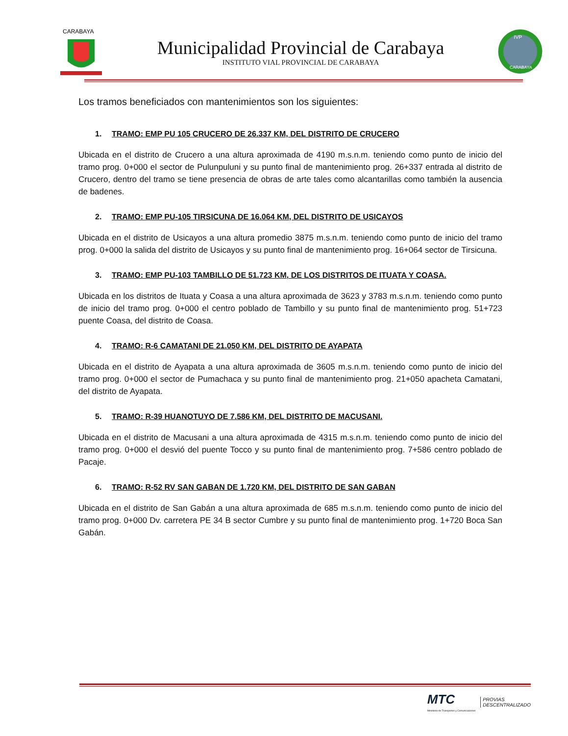CARABAYA
Municipalidad Provincial de Carabaya
INSTITUTO VIAL PROVINCIAL DE CARABAYA
IVP
CARABAYA
Los tramos beneficiados con mantenimientos son los siguientes:
1. TRAMO: EMP PU 105 CRUCERO DE 26.337 KM, DEL DISTRITO DE CRUCERO
Ubicada en el distrito de Crucero a una altura aproximada de 4190 m.s.n.m. teniendo como punto de inicio del tramo prog. 0+000 el sector de Pulunpuluni y su punto final de mantenimiento prog. 26+337 entrada al distrito de Crucero, dentro del tramo se tiene presencia de obras de arte tales como alcantarillas como también la ausencia de badenes.
2. TRAMO: EMP PU-105 TIRSICUNA DE 16.064 KM, DEL DISTRITO DE USICAYOS
Ubicada en el distrito de Usicayos a una altura promedio 3875 m.s.n.m. teniendo como punto de inicio del tramo prog. 0+000 la salida del distrito de Usicayos y su punto final de mantenimiento prog. 16+064 sector de Tirsicuna.
3. TRAMO: EMP PU-103 TAMBILLO DE 51.723 KM, DE LOS DISTRITOS DE ITUATA Y COASA.
Ubicada en los distritos de Ituata y Coasa a una altura aproximada de 3623 y 3783 m.s.n.m. teniendo como punto de inicio del tramo prog. 0+000 el centro poblado de Tambillo y su punto final de mantenimiento prog. 51+723 puente Coasa, del distrito de Coasa.
4. TRAMO: R-6 CAMATANI DE 21.050 KM, DEL DISTRITO DE AYAPATA
Ubicada en el distrito de Ayapata a una altura aproximada de 3605 m.s.n.m. teniendo como punto de inicio del tramo prog. 0+000 el sector de Pumachaca y su punto final de mantenimiento prog. 21+050 apacheta Camatani, del distrito de Ayapata.
5. TRAMO: R-39 HUANOTUYO DE 7.586 KM, DEL DISTRITO DE MACUSANI.
Ubicada en el distrito de Macusani a una altura aproximada de 4315 m.s.n.m. teniendo como punto de inicio del tramo prog. 0+000 el desvió del puente Tocco y su punto final de mantenimiento prog. 7+586 centro poblado de Pacaje.
6. TRAMO: R-52 RV SAN GABAN DE 1.720 KM, DEL DISTRITO DE SAN GABAN
Ubicada en el distrito de San Gabán a una altura aproximada de 685 m.s.n.m. teniendo como punto de inicio del tramo prog. 0+000 Dv. carretera PE 34 B sector Cumbre y su punto final de mantenimiento prog. 1+720 Boca San Gabán.
MTC
Ministerio de Transportes y Comunicaciones
PROVIAS
DESCENTRALIZADO